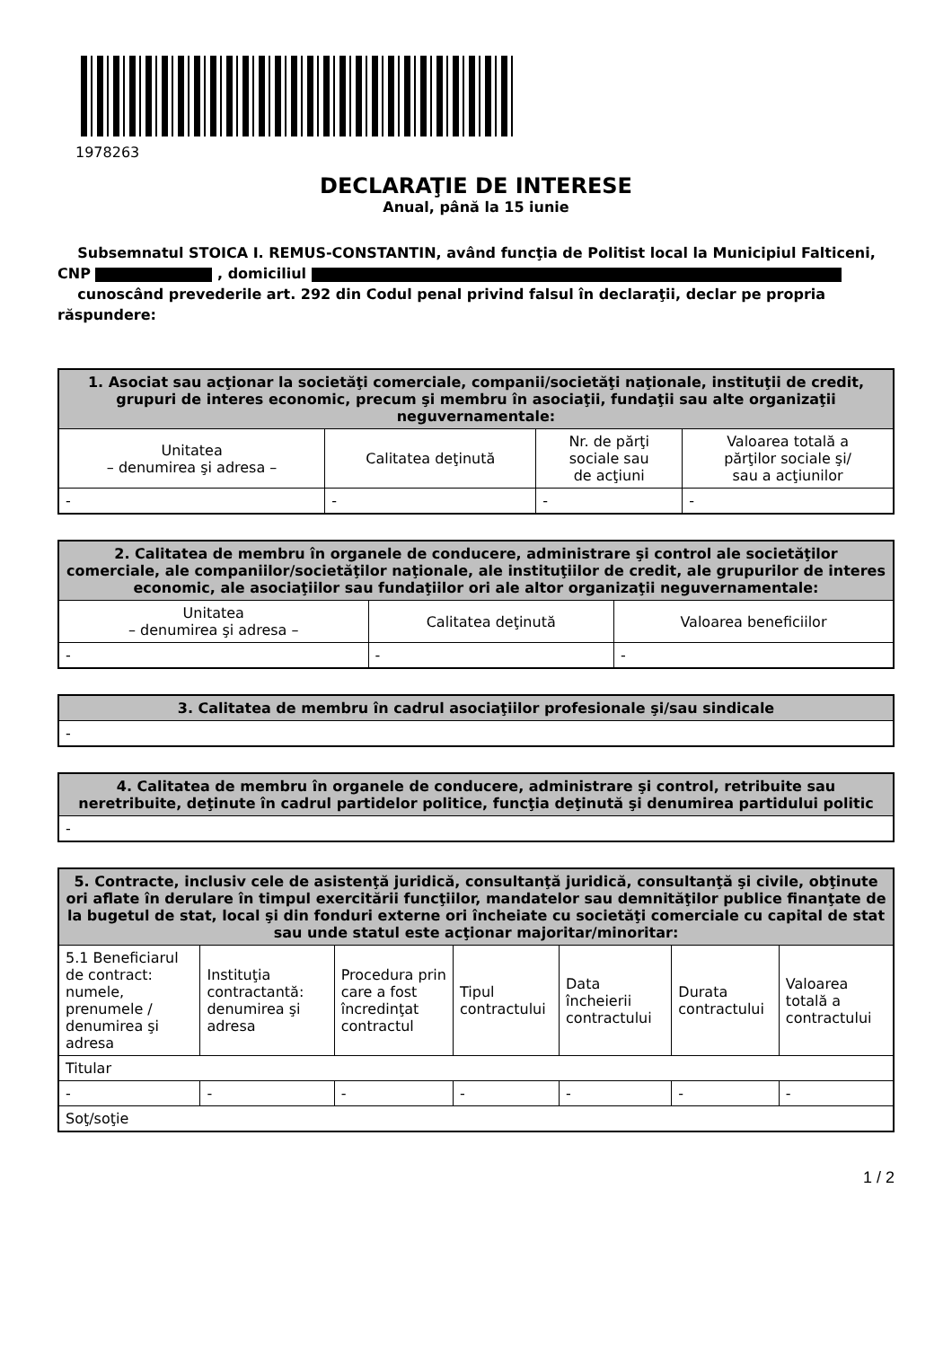1978263
DECLARAŢIE DE INTERESE
Anual, până la 15 iunie
Subsemnatul STOICA I. REMUS-CONSTANTIN, având funcţia de Politist local la Municipiul Falticeni, CNP , domiciliul
cunoscând prevederile art. 292 din Codul penal privind falsul în declaraţii, declar pe propria răspundere:
| 1. Asociat sau acţionar la societăţi comerciale, companii/societăţi naţionale, instituţii de credit, grupuri de interes economic, precum şi membru în asociaţii, fundaţii sau alte organizaţii neguvernamentale: | | | |
| --- | --- | --- | --- |
| Unitatea – denumirea şi adresa – | Calitatea deţinută | Nr. de părţi sociale sau de acţiuni | Valoarea totală a părţilor sociale şi/ sau a acţiunilor |
| - | - | - | - |
| 2. Calitatea de membru în organele de conducere, administrare şi control ale societăţilor comerciale, ale companiilor/societăţilor naţionale, ale instituţiilor de credit, ale grupurilor de interes economic, ale asociaţiilor sau fundaţiilor ori ale altor organizaţii neguvernamentale: | | |
| --- | --- | --- |
| Unitatea – denumirea şi adresa – | Calitatea deţinută | Valoarea beneficiilor |
| - | - | - |
| 3. Calitatea de membru în cadrul asociaţiilor profesionale şi/sau sindicale |
| --- |
| - |
| 4. Calitatea de membru în organele de conducere, administrare şi control, retribuite sau neretribuite, deţinute în cadrul partidelor politice, funcţia deţinută şi denumirea partidului politic |
| --- |
| - |
| 5. Contracte, inclusiv cele de asistenţă juridică, consultanţă juridică, consultanţă şi civile, obţinute ori aflate în derulare în timpul exercitării funcţiilor, mandatelor sau demnităţilor publice finanţate de la bugetul de stat, local şi din fonduri externe ori încheiate cu societăţi comerciale cu capital de stat sau unde statul este acţionar majoritar/minoritar: | | | | | | |
| --- | --- | --- | --- | --- | --- | --- |
| 5.1 Beneficiarul de contract: numele, prenumele / denumirea şi adresa | Instituţia contractantă: denumirea şi adresa | Procedura prin care a fost încredinţat contractul | Tipul contractului | Data încheierii contractului | Durata contractului | Valoarea totală a contractului |
| Titular | | | | | | |
| - | - | - | - | - | - | - |
| Soţ/soţie | | | | | | |
1 / 2